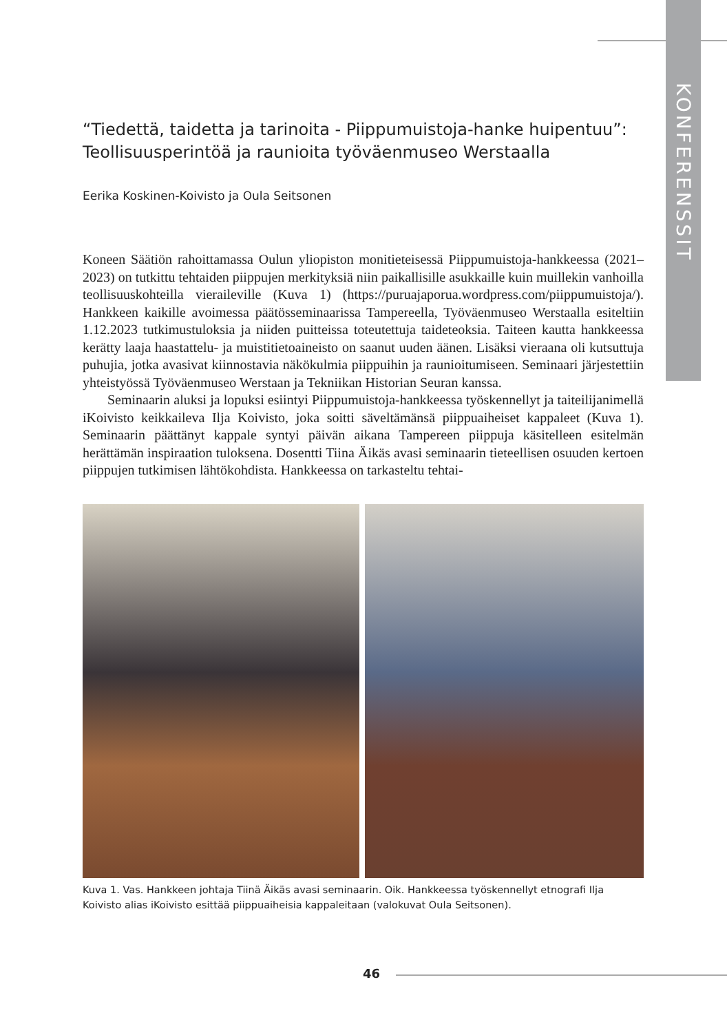KONFERENSSIT
“Tiedettä, taidetta ja tarinoita - Piippumuistoja-hanke huipentuu”: Teollisuusperintöä ja raunioita työväenmuseo Werstaalla
Eerika Koskinen-Koivisto ja Oula Seitsonen
Koneen Säätiön rahoittamassa Oulun yliopiston monitieteisessä Piippumuistoja-hankkeessa (2021–2023) on tutkittu tehtaiden piippujen merkityksiä niin paikallisille asukkaille kuin muillekin vanhoilla teollisuuskohteilla vieraileville (Kuva 1) (https://puruajaporua.wordpress.com/piippumuistoja/). Hankkeen kaikille avoimessa päätösseminaarissa Tampereella, Työväenmuseo Werstaalla esiteltiin 1.12.2023 tutkimustuloksia ja niiden puitteissa toteutettuja taideteoksia. Taiteen kautta hankkeessa kerätty laaja haastattelu- ja muistitietoaineisto on saanut uuden äänen. Lisäksi vieraana oli kutsuttuja puhujia, jotka avasivat kiinnostavia näkökulmia piippuihin ja raunioitumiseen. Seminaari järjestettiin yhteistyössä Työväenmuseo Werstaan ja Tekniikan Historian Seuran kanssa.
Seminaarin aluksi ja lopuksi esiintyi Piippumuistoja-hankkeessa työskennellyt ja taiteilijanimellä iKoivisto keikkaileva Ilja Koivisto, joka soitti säveltämänsä piippuaiheiset kappaleet (Kuva 1). Seminaarin päättänyt kappale syntyi päivän aikana Tampereen piippuja käsitelleen esitelmän herättämän inspiraation tuloksena. Dosentti Tiina Äikäs avasi seminaarin tieteellisen osuuden kertoen piippujen tutkimisen lähtökohdista. Hankkeessa on tarkasteltu tehtai-
Kuva 1. Vas. Hankkeen johtaja Tiinä Äikäs avasi seminaarin. Oik. Hankkeessa työskennellyt etnografi Ilja Koivisto alias iKoivisto esittää piippuaiheisia kappaleitaan (valokuvat Oula Seitsonen).
46